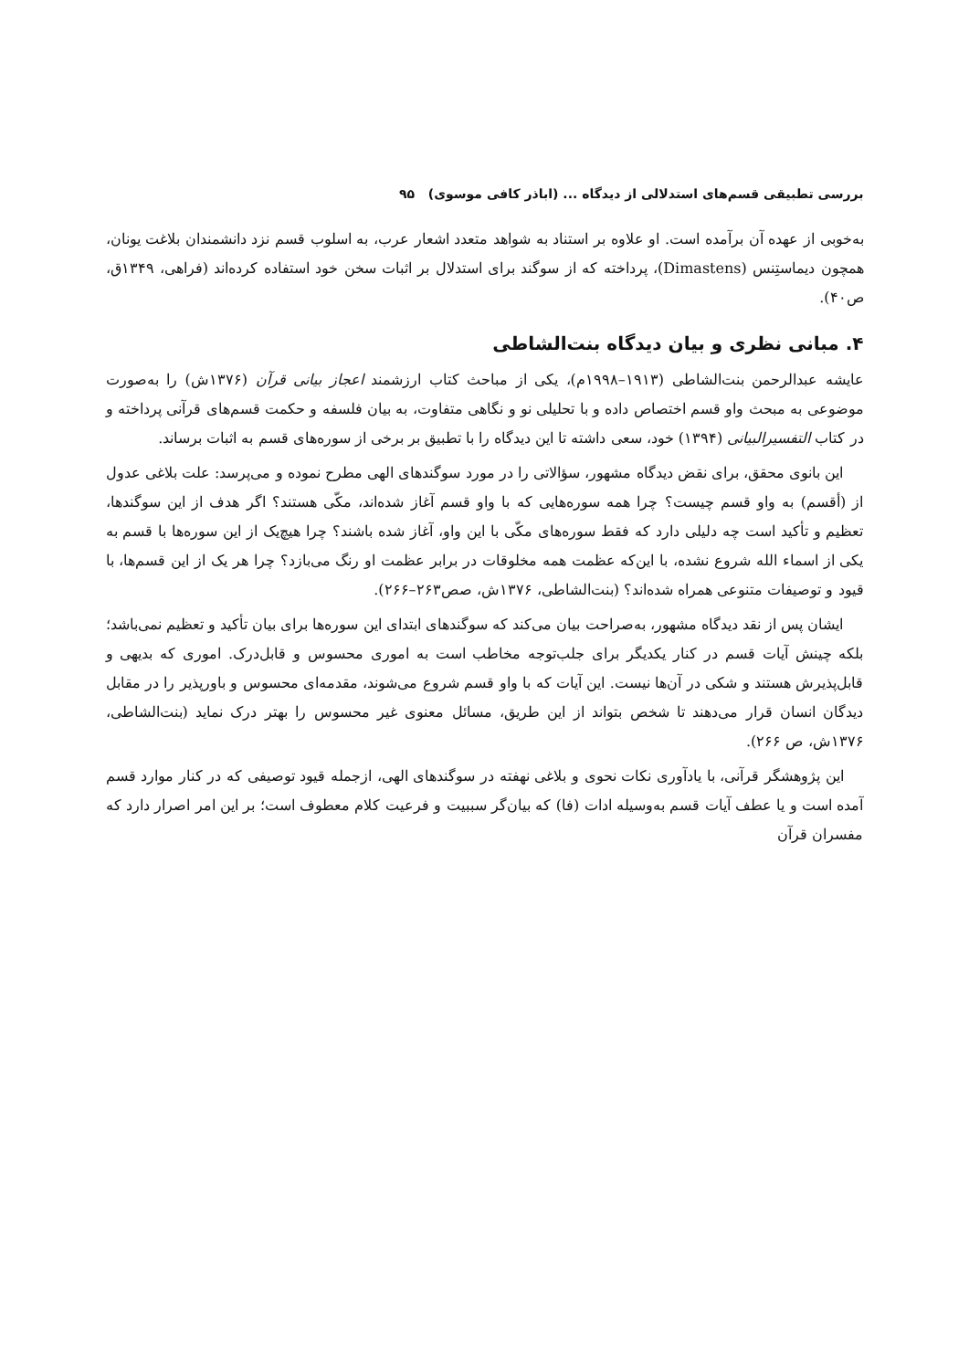بررسی تطبیقی قسم‌های استدلالی از دیدگاه ... (اباذر کافی موسوی) ۹۵
به‌خوبی از عهده آن برآمده است. او علاوه بر استناد به شواهد متعدد اشعار عرب، به اسلوب قسم نزد دانشمندان بلاغت یونان، همچون دیماستِنس (Dimastens)، پرداخته که از سوگند برای استدلال بر اثبات سخن خود استفاده کرده‌اند (فراهی، ۱۳۴۹ق، ص۴۰).
۴. مبانی نظری و بیان دیدگاه بنت‌الشاطی
عایشه عبدالرحمن بنت‌الشاطی (۱۹۱۳–۱۹۹۸م)، یکی از مباحث کتاب ارزشمند اعجاز بیانی قرآن (۱۳۷۶ش) را به‌صورت موضوعی به مبحث واو قسم اختصاص داده و با تحلیلی نو و نگاهی متفاوت، به بیان فلسفه و حکمت قسم‌های قرآنی پرداخته و در کتاب التفسیرالبیانی (۱۳۹۴) خود، سعی داشته تا این دیدگاه را با تطبیق بر برخی از سوره‌های قسم به اثبات برساند.
این بانوی محقق، برای نقض دیدگاه مشهور، سؤالاتی را در مورد سوگندهای الهی مطرح نموده و می‌پرسد: علت بلاغی عدول از (أقسم) به واو قسم چیست؟ چرا همه سوره‌هایی که با واو قسم آغاز شده‌اند، مکّی هستند؟ اگر هدف از این سوگندها، تعظیم و تأکید است چه دلیلی دارد که فقط سوره‌های مکّی با این واو، آغاز شده باشند؟ چرا هیچ‌یک از این سوره‌ها با قسم به یکی از اسماء الله شروع نشده، با این‌که عظمت همه مخلوقات در برابر عظمت او رنگ می‌بازد؟ چرا هر یک از این قسم‌ها، با قیود و توصیفات متنوعی همراه شده‌اند؟ (بنت‌الشاطی، ۱۳۷۶ش، صص۲۶۳–۲۶۶).
ایشان پس از نقد دیدگاه مشهور، به‌صراحت بیان می‌کند که سوگندهای ابتدای این سوره‌ها برای بیان تأکید و تعظیم نمی‌باشد؛ بلکه چینش آیات قسم در کنار یکدیگر برای جلب‌توجه مخاطب است به اموری محسوس و قابل‌درک. اموری که بدیهی و قابل‌پذیرش هستند و شکی در آن‌ها نیست. این آیات که با واو قسم شروع می‌شوند، مقدمه‌ای محسوس و باورپذیر را در مقابل دیدگان انسان قرار می‌دهند تا شخص بتواند از این طریق، مسائل معنوی غیر محسوس را بهتر درک نماید (بنت‌الشاطی، ۱۳۷۶ش، ص ۲۶۶).
این پژوهشگر قرآنی، با یادآوری نکات نحوی و بلاغی نهفته در سوگندهای الهی، ازجمله قیود توصیفی که در کنار موارد قسم آمده است و یا عطف آیات قسم به‌وسیله ادات (فا) که بیان‌گر سببیت و فرعیت کلام معطوف است؛ بر این امر اصرار دارد که مفسران قرآن